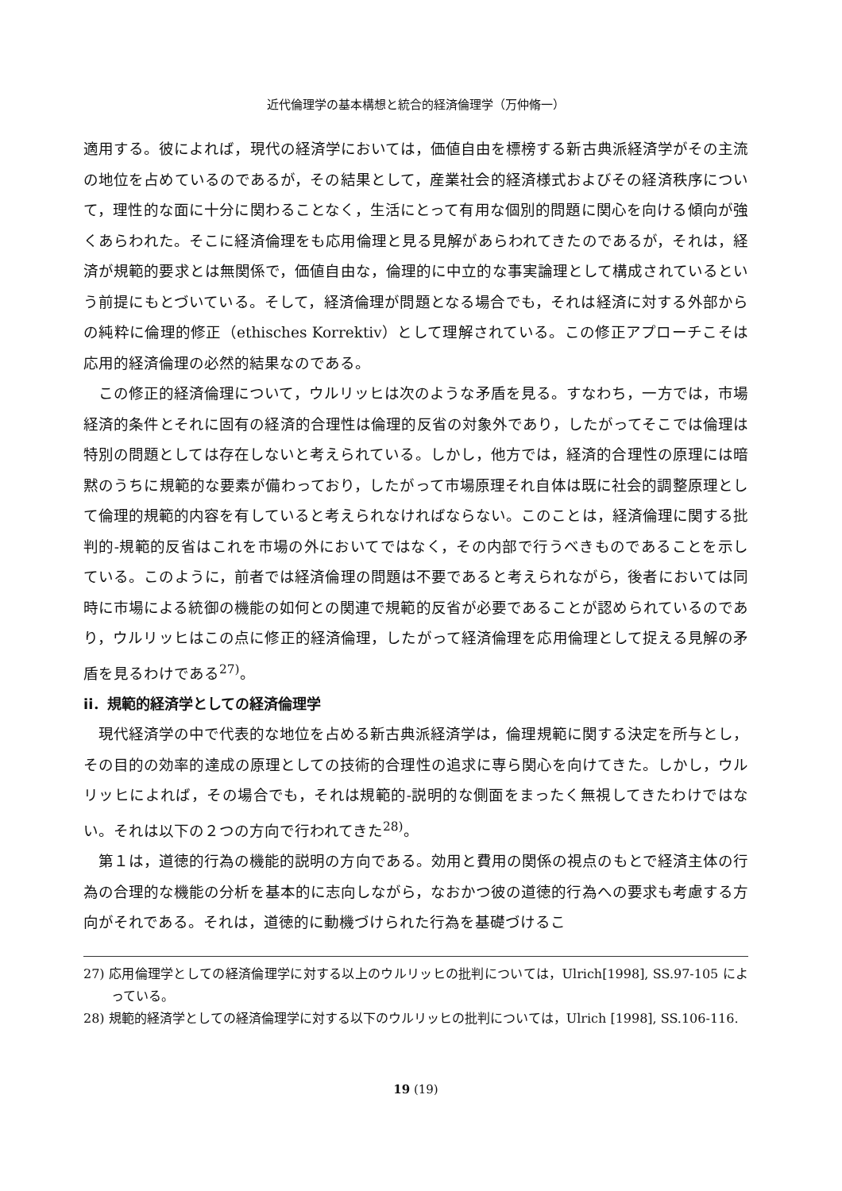近代倫理学の基本構想と統合的経済倫理学（万仲脩一）
適用する。彼によれば，現代の経済学においては，価値自由を標榜する新古典派経済学がその主流の地位を占めているのであるが，その結果として，産業社会的経済様式およびその経済秩序について，理性的な面に十分に関わることなく，生活にとって有用な個別的問題に関心を向ける傾向が強くあらわれた。そこに経済倫理をも応用倫理と見る見解があらわれてきたのであるが，それは，経済が規範的要求とは無関係で，価値自由な，倫理的に中立的な事実論理として構成されているという前提にもとづいている。そして，経済倫理が問題となる場合でも，それは経済に対する外部からの純粋に倫理的修正（ethisches Korrektiv）として理解されている。この修正アプローチこそは応用的経済倫理の必然的結果なのである。
この修正的経済倫理について，ウルリッヒは次のような矛盾を見る。すなわち，一方では，市場経済的条件とそれに固有の経済的合理性は倫理的反省の対象外であり，したがってそこでは倫理は特別の問題としては存在しないと考えられている。しかし，他方では，経済的合理性の原理には暗黙のうちに規範的な要素が備わっており，したがって市場原理それ自体は既に社会的調整原理として倫理的規範的内容を有していると考えられなければならない。このことは，経済倫理に関する批判的-規範的反省はこれを市場の外においてではなく，その内部で行うべきものであることを示している。このように，前者では経済倫理の問題は不要であると考えられながら，後者においては同時に市場による統御の機能の如何との関連で規範的反省が必要であることが認められているのであり，ウルリッヒはこの点に修正的経済倫理，したがって経済倫理を応用倫理として捉える見解の矛盾を見るわけである<sup>27)</sup>。
ii．規範的経済学としての経済倫理学
現代経済学の中で代表的な地位を占める新古典派経済学は，倫理規範に関する決定を所与とし，その目的の効率的達成の原理としての技術的合理性の追求に専ら関心を向けてきた。しかし，ウルリッヒによれば，その場合でも，それは規範的-説明的な側面をまったく無視してきたわけではない。それは以下の２つの方向で行われてきた<sup>28)</sup>。
第１は，道徳的行為の機能的説明の方向である。効用と費用の関係の視点のもとで経済主体の行為の合理的な機能の分析を基本的に志向しながら，なおかつ彼の道徳的行為への要求も考慮する方向がそれである。それは，道徳的に動機づけられた行為を基礎づけるこ
27) 応用倫理学としての経済倫理学に対する以上のウルリッヒの批判については，Ulrich[1998], SS.97-105 によっている。
28) 規範的経済学としての経済倫理学に対する以下のウルリッヒの批判については，Ulrich [1998], SS.106-116.
19 (19)